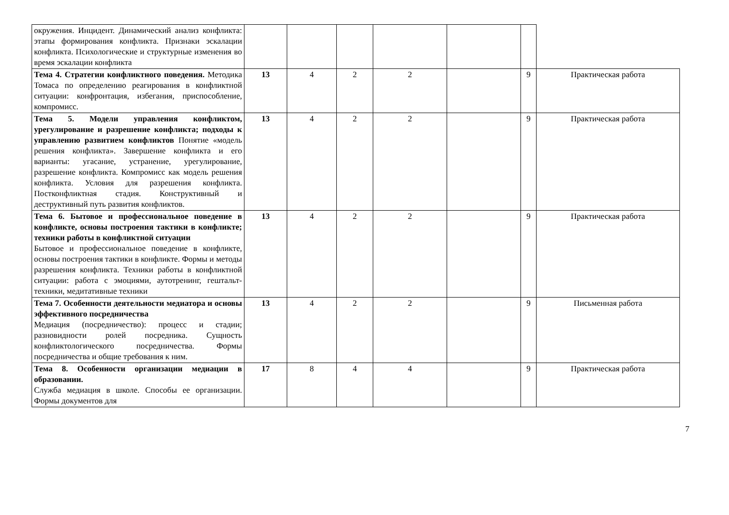| окружения. Инцидент. Динамический анализ конфликта: этапы формирования конфликта. Признаки эскалации конфликта. Психологические и структурные изменения во время эскалации конфликта | | | | | | | |
| Тема 4. Стратегии конфликтного поведения. Методика Томаса по определению реагирования в конфликтной ситуации: конфронтация, избегания, приспособление, компромисс. | 13 | 4 | 2 | 2 | | 9 | Практическая работа |
| Тема 5. Модели управления конфликтом, урегулирование и разрешение конфликта; подходы к управлению развитием конфликтов Понятие «модель решения конфликта». Завершение конфликта и его варианты: угасание, устранение, урегулирование, разрешение конфликта. Компромисс как модель решения конфликта. Условия для разрешения конфликта. Постконфликтная стадия. Конструктивный и деструктивный путь развития конфликтов. | 13 | 4 | 2 | 2 | | 9 | Практическая работа |
| Тема 6. Бытовое и профессиональное поведение в конфликте, основы построения тактики в конфликте; техники работы в конфликтной ситуации Бытовое и профессиональное поведение в конфликте, основы построения тактики в конфликте. Формы и методы разрешения конфликта. Техники работы в конфликтной ситуации: работа с эмоциями, аутотренинг, гештальт-техники, медитативные техники | 13 | 4 | 2 | 2 | | 9 | Практическая работа |
| Тема 7. Особенности деятельности медиатора и основы эффективного посредничества Медиация (посредничество): процесс и стадии; разновидности ролей посредника. Сущность конфликтологического посредничества. Формы посредничества и общие требования к ним. | 13 | 4 | 2 | 2 | | 9 | Письменная работа |
| Тема 8. Особенности организации медиации в образовании. Служба медиация в школе. Способы ее организации. Формы документов для | 17 | 8 | 4 | 4 | | 9 | Практическая работа |
7